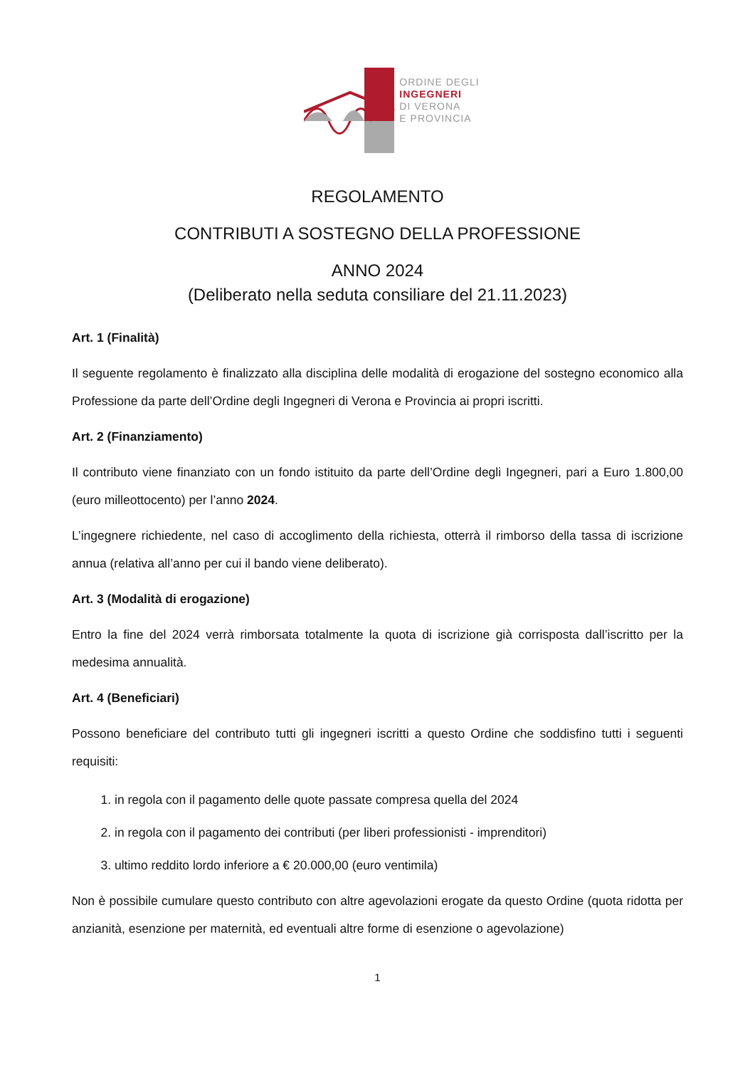ORDINE DEGLI
INGEGNERI
DI VERONA
E PROVINCIA
REGOLAMENTO
CONTRIBUTI A SOSTEGNO DELLA PROFESSIONE
ANNO 2024
(Deliberato nella seduta consiliare del 21.11.2023)
Art. 1 (Finalità)
Il seguente regolamento è finalizzato alla disciplina delle modalità di erogazione del sostegno economico alla Professione da parte dell’Ordine degli Ingegneri di Verona e Provincia ai propri iscritti.
Art. 2 (Finanziamento)
Il contributo viene finanziato con un fondo istituito da parte dell’Ordine degli Ingegneri, pari a Euro 1.800,00 (euro milleottocento) per l’anno 2024.
L’ingegnere richiedente, nel caso di accoglimento della richiesta, otterrà il rimborso della tassa di iscrizione annua (relativa all’anno per cui il bando viene deliberato).
Art. 3 (Modalità di erogazione)
Entro la fine del 2024 verrà rimborsata totalmente la quota di iscrizione già corrisposta dall’iscritto per la medesima annualità.
Art. 4 (Beneficiari)
Possono beneficiare del contributo tutti gli ingegneri iscritti a questo Ordine che soddisfino tutti i seguenti requisiti:
1. in regola con il pagamento delle quote passate compresa quella del 2024
2. in regola con il pagamento dei contributi (per liberi professionisti - imprenditori)
3. ultimo reddito lordo inferiore a € 20.000,00 (euro ventimila)
Non è possibile cumulare questo contributo con altre agevolazioni erogate da questo Ordine (quota ridotta per anzianità, esenzione per maternità, ed eventuali altre forme di esenzione o agevolazione)
1